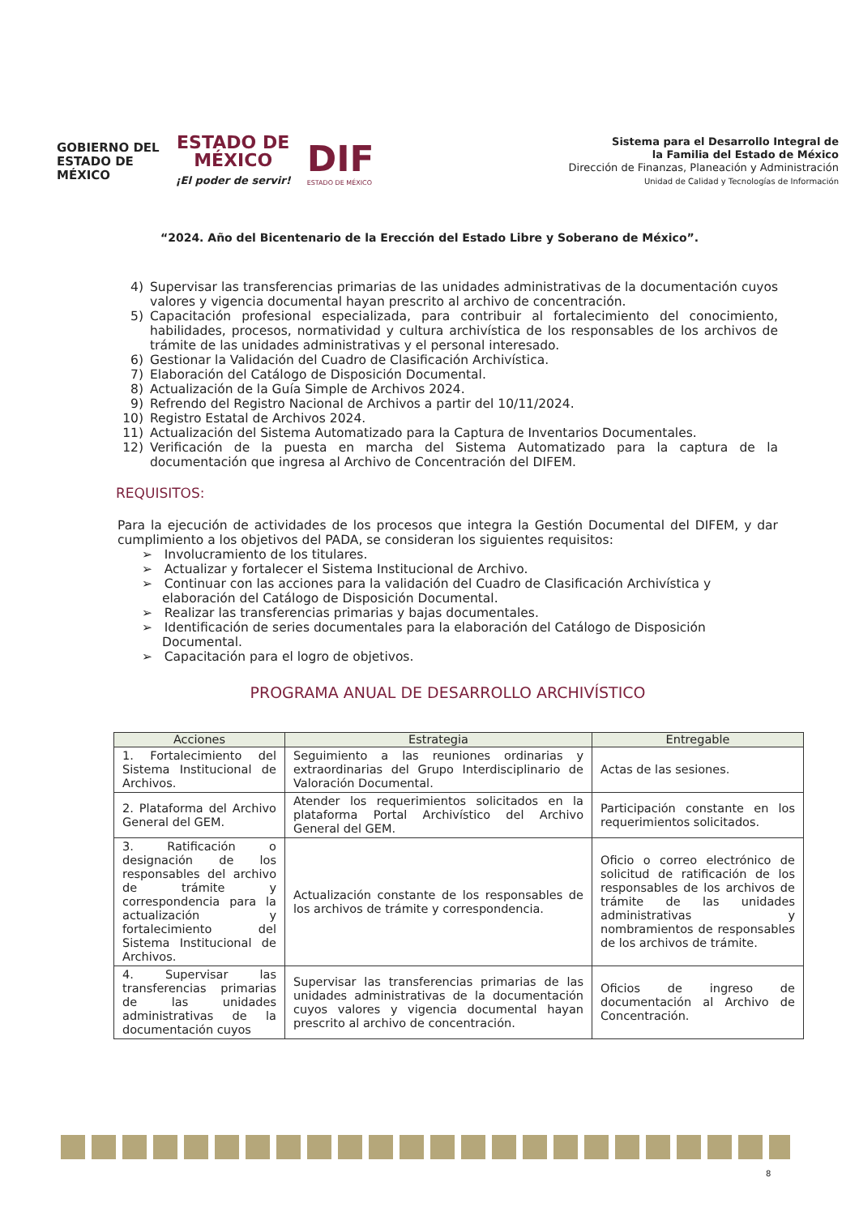GOBIERNO DEL
ESTADO DE
MÉXICO
ESTADO DE
MÉXICO
¡El poder de servir!
DIF
ESTADO DE MÉXICO
Sistema para el Desarrollo Integral de
la Familia del Estado de México
Dirección de Finanzas, Planeación y Administración
Unidad de Calidad y Tecnologías de Información
“2024. Año del Bicentenario de la Erección del Estado Libre y Soberano de México”.
4) Supervisar las transferencias primarias de las unidades administrativas de la documentación cuyos valores y vigencia documental hayan prescrito al archivo de concentración.
5) Capacitación profesional especializada, para contribuir al fortalecimiento del conocimiento, habilidades, procesos, normatividad y cultura archivística de los responsables de los archivos de trámite de las unidades administrativas y el personal interesado.
6) Gestionar la Validación del Cuadro de Clasificación Archivística.
7) Elaboración del Catálogo de Disposición Documental.
8) Actualización de la Guía Simple de Archivos 2024.
9) Refrendo del Registro Nacional de Archivos a partir del 10/11/2024.
10) Registro Estatal de Archivos 2024.
11) Actualización del Sistema Automatizado para la Captura de Inventarios Documentales.
12) Verificación de la puesta en marcha del Sistema Automatizado para la captura de la documentación que ingresa al Archivo de Concentración del DIFEM.
REQUISITOS:
Para la ejecución de actividades de los procesos que integra la Gestión Documental del DIFEM, y dar cumplimiento a los objetivos del PADA, se consideran los siguientes requisitos:
➢ Involucramiento de los titulares.
➢ Actualizar y fortalecer el Sistema Institucional de Archivo.
➢ Continuar con las acciones para la validación del Cuadro de Clasificación Archivística y elaboración del Catálogo de Disposición Documental.
➢ Realizar las transferencias primarias y bajas documentales.
➢ Identificación de series documentales para la elaboración del Catálogo de Disposición Documental.
➢ Capacitación para el logro de objetivos.
PROGRAMA ANUAL DE DESARROLLO ARCHIVÍSTICO
| Acciones | Estrategia | Entregable |
| --- | --- | --- |
| 1. Fortalecimiento del Sistema Institucional de Archivos. | Seguimiento a las reuniones ordinarias y extraordinarias del Grupo Interdisciplinario de Valoración Documental. | Actas de las sesiones. |
| 2. Plataforma del Archivo General del GEM. | Atender los requerimientos solicitados en la plataforma Portal Archivístico del Archivo General del GEM. | Participación constante en los requerimientos solicitados. |
| 3. Ratificación o designación de los responsables del archivo de trámite y correspondencia para la actualización y fortalecimiento del Sistema Institucional de Archivos. | Actualización constante de los responsables de los archivos de trámite y correspondencia. | Oficio o correo electrónico de solicitud de ratificación de los responsables de los archivos de trámite de las unidades administrativas y nombramientos de responsables de los archivos de trámite. |
| 4. Supervisar las transferencias primarias de las unidades administrativas de la documentación cuyos | Supervisar las transferencias primarias de las unidades administrativas de la documentación cuyos valores y vigencia documental hayan prescrito al archivo de concentración. | Oficios de ingreso de documentación al Archivo de Concentración. |
8